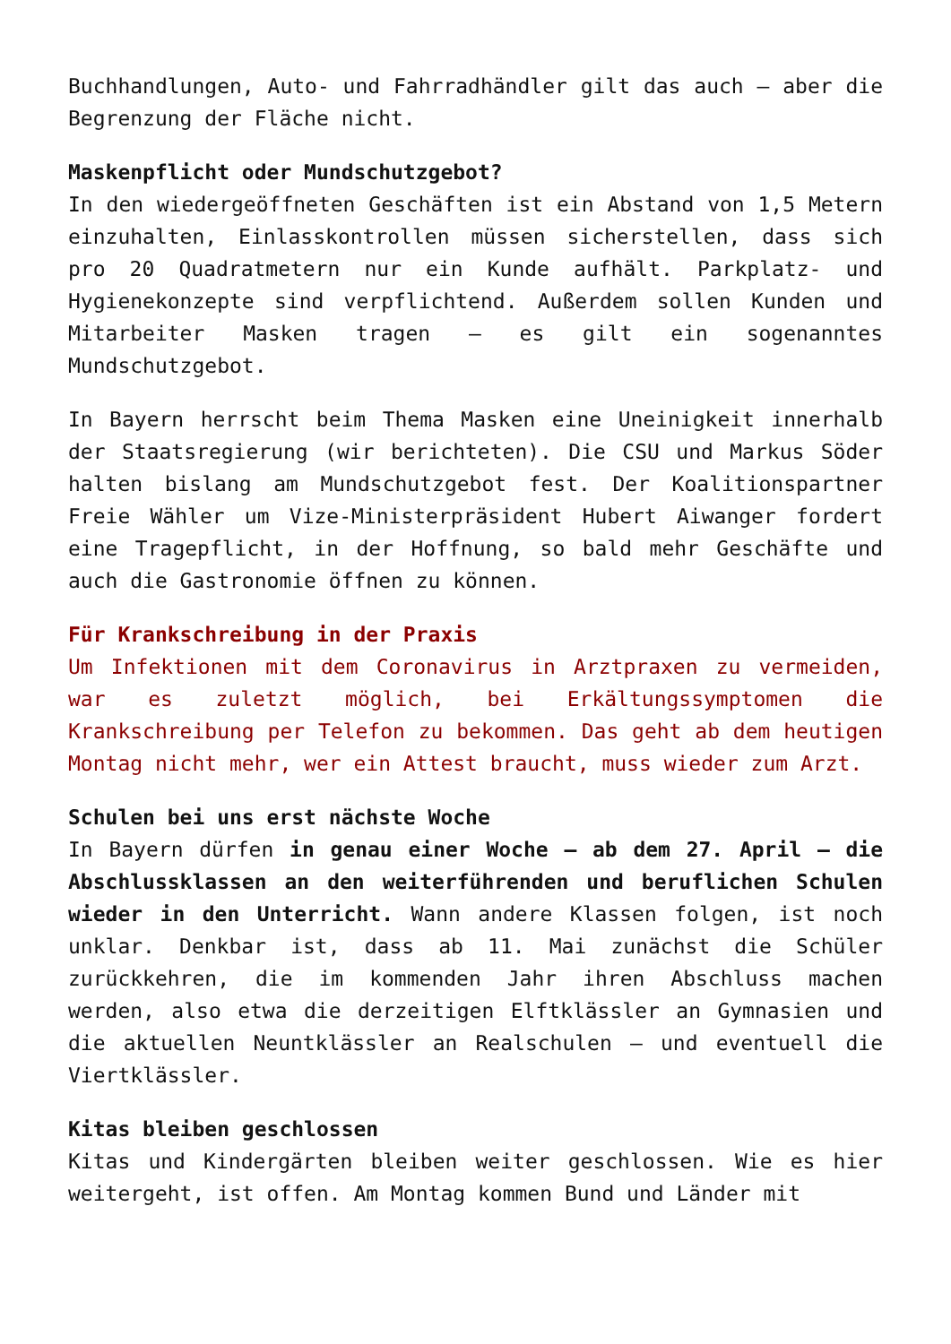Buchhandlungen, Auto- und Fahrradhändler gilt das auch – aber die Begrenzung der Fläche nicht.
Maskenpflicht oder Mundschutzgebot?
In den wiedergeöffneten Geschäften ist ein Abstand von 1,5 Metern einzuhalten, Einlasskontrollen müssen sicherstellen, dass sich pro 20 Quadratmetern nur ein Kunde aufhält. Parkplatz- und Hygienekonzepte sind verpflichtend. Außerdem sollen Kunden und Mitarbeiter Masken tragen – es gilt ein sogenanntes Mundschutzgebot.
In Bayern herrscht beim Thema Masken eine Uneinigkeit innerhalb der Staatsregierung (wir berichteten). Die CSU und Markus Söder halten bislang am Mundschutzgebot fest. Der Koalitionspartner Freie Wähler um Vize-Ministerpräsident Hubert Aiwanger fordert eine Tragepflicht, in der Hoffnung, so bald mehr Geschäfte und auch die Gastronomie öffnen zu können.
Für Krankschreibung in der Praxis
Um Infektionen mit dem Coronavirus in Arztpraxen zu vermeiden, war es zuletzt möglich, bei Erkältungssymptomen die Krankschreibung per Telefon zu bekommen. Das geht ab dem heutigen Montag nicht mehr, wer ein Attest braucht, muss wieder zum Arzt.
Schulen bei uns erst nächste Woche
In Bayern dürfen in genau einer Woche – ab dem 27. April – die Abschlussklassen an den weiterführenden und beruflichen Schulen wieder in den Unterricht. Wann andere Klassen folgen, ist noch unklar. Denkbar ist, dass ab 11. Mai zunächst die Schüler zurückkehren, die im kommenden Jahr ihren Abschluss machen werden, also etwa die derzeitigen Elftklässler an Gymnasien und die aktuellen Neuntklässler an Realschulen – und eventuell die Viertklässler.
Kitas bleiben geschlossen
Kitas und Kindergärten bleiben weiter geschlossen. Wie es hier weitergeht, ist offen. Am Montag kommen Bund und Länder mit